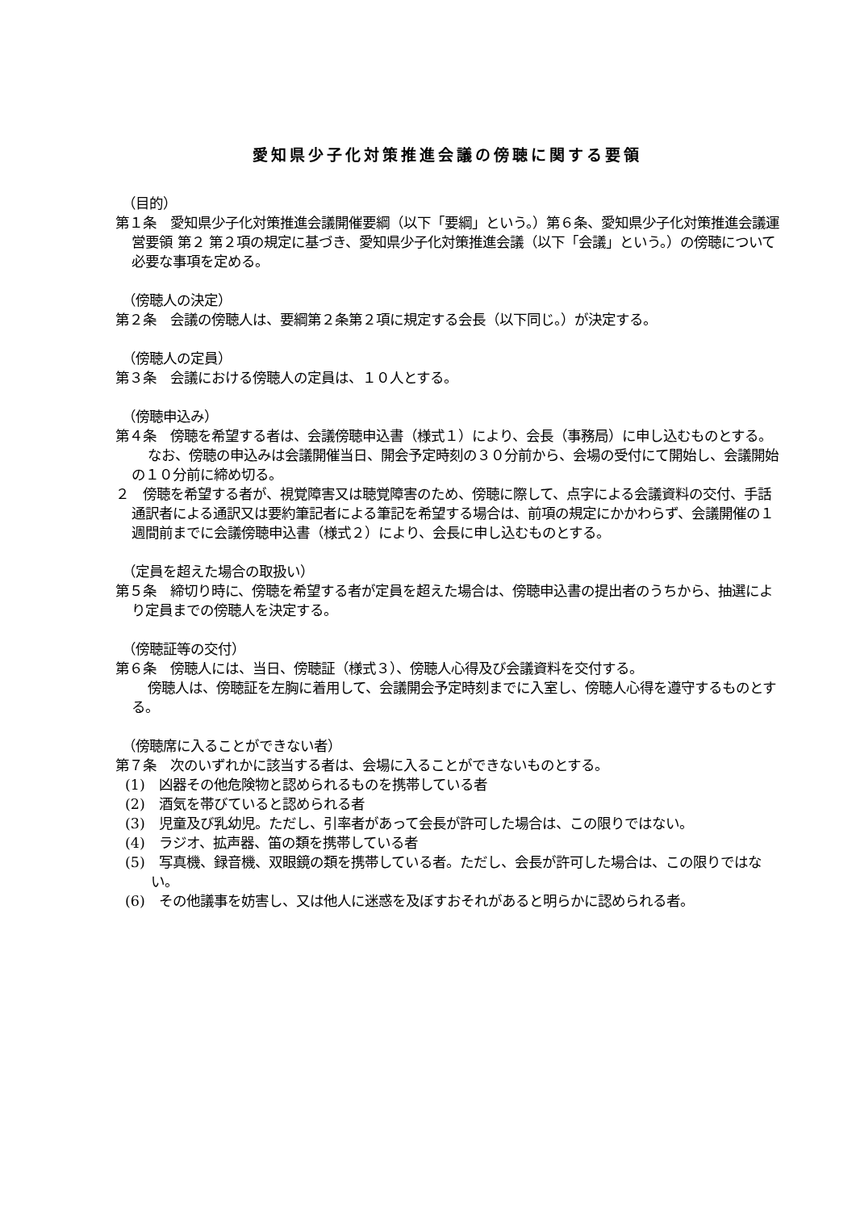愛知県少子化対策推進会議の傍聴に関する要領
（目的）
第１条　愛知県少子化対策推進会議開催要綱（以下「要綱」という。）第６条、愛知県少子化対策推進会議運営要領 第２ 第２項の規定に基づき、愛知県少子化対策推進会議（以下「会議」という。）の傍聴について必要な事項を定める。
（傍聴人の決定）
第２条　会議の傍聴人は、要綱第２条第２項に規定する会長（以下同じ。）が決定する。
（傍聴人の定員）
第３条　会議における傍聴人の定員は、１０人とする。
（傍聴申込み）
第４条　傍聴を希望する者は、会議傍聴申込書（様式１）により、会長（事務局）に申し込むものとする。
なお、傍聴の申込みは会議開催当日、開会予定時刻の３０分前から、会場の受付にて開始し、会議開始の１０分前に締め切る。
２　傍聴を希望する者が、視覚障害又は聴覚障害のため、傍聴に際して、点字による会議資料の交付、手話通訳者による通訳又は要約筆記者による筆記を希望する場合は、前項の規定にかかわらず、会議開催の１週間前までに会議傍聴申込書（様式２）により、会長に申し込むものとする。
（定員を超えた場合の取扱い）
第５条　締切り時に、傍聴を希望する者が定員を超えた場合は、傍聴申込書の提出者のうちから、抽選により定員までの傍聴人を決定する。
（傍聴証等の交付）
第６条　傍聴人には、当日、傍聴証（様式３）、傍聴人心得及び会議資料を交付する。
傍聴人は、傍聴証を左胸に着用して、会議開会予定時刻までに入室し、傍聴人心得を遵守するものとする。
（傍聴席に入ることができない者）
第７条　次のいずれかに該当する者は、会場に入ることができないものとする。
(1)　凶器その他危険物と認められるものを携帯している者
(2)　酒気を帯びていると認められる者
(3)　児童及び乳幼児。ただし、引率者があって会長が許可した場合は、この限りではない。
(4)　ラジオ、拡声器、笛の類を携帯している者
(5)　写真機、録音機、双眼鏡の類を携帯している者。ただし、会長が許可した場合は、この限りではない。
(6)　その他議事を妨害し、又は他人に迷惑を及ぼすおそれがあると明らかに認められる者。